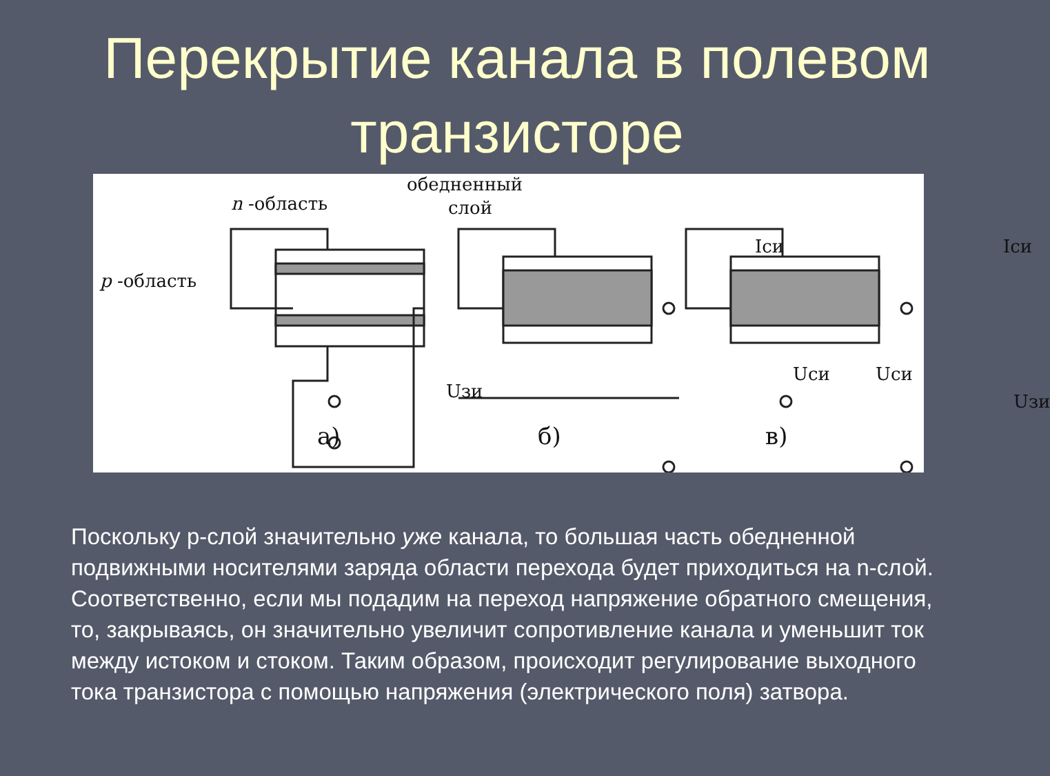Перекрытие канала в полевом
транзисторе
обедненный
слой n -область
p -область
Iси Iси
Uзи
Uси
Uзи
Uси
а) б) в)
Поскольку p-слой значительно уже канала, то большая часть обедненной подвижными носителями заряда области перехода будет приходиться на n-слой. Соответственно, если мы подадим на переход напряжение обратного смещения, то, закрываясь, он значительно увеличит сопротивление канала и уменьшит ток между истоком и стоком. Таким образом, происходит регулирование выходного тока транзистора с помощью напряжения (электрического поля) затвора.